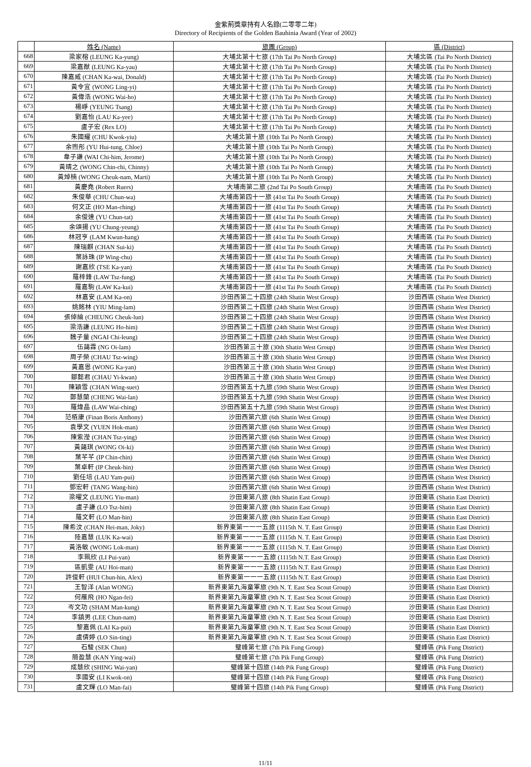金紫荊獎章持有人名錄(二零零二年)
Directory of Recipients of the Golden Bauhinia Award (Year of 2002)
| | 姓名 (Name) | 旅團 (Group) | 區 (District) |
| --- | --- | --- | --- |
| 668 | 梁家榕 (LEUNG Ka-yung) | 大埔北第十七旅 (17th Tai Po North Group) | 大埔北區 (Tai Po North District) |
| 669 | 梁嘉猷 (LEUNG Ka-yau) | 大埔北第十七旅 (17th Tai Po North Group) | 大埔北區 (Tai Po North District) |
| 670 | 陳嘉威 (CHAN Ka-wai, Donald) | 大埔北第十七旅 (17th Tai Po North Group) | 大埔北區 (Tai Po North District) |
| 671 | 黃令宜 (WONG Ling-yi) | 大埔北第十七旅 (17th Tai Po North Group) | 大埔北區 (Tai Po North District) |
| 672 | 黃偉浩 (WONG Wai-ho) | 大埔北第十七旅 (17th Tai Po North Group) | 大埔北區 (Tai Po North District) |
| 673 | 楊崢 (YEUNG Tsang) | 大埔北第十七旅 (17th Tai Po North Group) | 大埔北區 (Tai Po North District) |
| 674 | 劉嘉怡 (LAU Ka-yee) | 大埔北第十七旅 (17th Tai Po North Group) | 大埔北區 (Tai Po North District) |
| 675 | 盧子宏 (Rex LO) | 大埔北第十七旅 (17th Tai Po North Group) | 大埔北區 (Tai Po North District) |
| 676 | 朱國耀 (CHU Kwok-yiu) | 大埔北第十旅 (10th Tai Po North Group) | 大埔北區 (Tai Po North District) |
| 677 | 余煦彤 (YU Hui-tung, Chloe) | 大埔北第十旅 (10th Tai Po North Group) | 大埔北區 (Tai Po North District) |
| 678 | 韋子謙 (WAI Chi-him, Jerome) | 大埔北第十旅 (10th Tai Po North Group) | 大埔北區 (Tai Po North District) |
| 679 | 黃晴之 (WONG Chin-chi, Chinny) | 大埔北第十旅 (10th Tai Po North Group) | 大埔北區 (Tai Po North District) |
| 680 | 黃焯楠 (WONG Cheuk-nam, Marti) | 大埔北第十旅 (10th Tai Po North Group) | 大埔北區 (Tai Po North District) |
| 681 | 黃慶堯 (Robert Ruers) | 大埔南第二旅 (2nd Tai Po South Group) | 大埔南區 (Tai Po South District) |
| 682 | 朱俊華 (CHU Chun-wa) | 大埔南第四十一旅 (41st Tai Po South Group) | 大埔南區 (Tai Po South District) |
| 683 | 何文正 (HO Man-ching) | 大埔南第四十一旅 (41st Tai Po South Group) | 大埔南區 (Tai Po South District) |
| 684 | 余俊達 (YU Chun-tat) | 大埔南第四十一旅 (41st Tai Po South Group) | 大埔南區 (Tai Po South District) |
| 685 | 余頌揚 (YU Chung-yeung) | 大埔南第四十一旅 (41st Tai Po South Group) | 大埔南區 (Tai Po South District) |
| 686 | 林冠亨 (LAM Kwun-hang) | 大埔南第四十一旅 (41st Tai Po South Group) | 大埔南區 (Tai Po South District) |
| 687 | 陳瑞麒 (CHAN Sui-ki) | 大埔南第四十一旅 (41st Tai Po South Group) | 大埔南區 (Tai Po South District) |
| 688 | 葉詠珠 (IP Wing-chu) | 大埔南第四十一旅 (41st Tai Po South Group) | 大埔南區 (Tai Po South District) |
| 689 | 謝嘉欣 (TSE Ka-yan) | 大埔南第四十一旅 (41st Tai Po South Group) | 大埔南區 (Tai Po South District) |
| 690 | 羅梓鋒 (LAW Tsz-fung) | 大埔南第四十一旅 (41st Tai Po South Group) | 大埔南區 (Tai Po South District) |
| 691 | 羅嘉駒 (LAW Ka-kui) | 大埔南第四十一旅 (41st Tai Po South Group) | 大埔南區 (Tai Po South District) |
| 692 | 林嘉安 (LAM Ka-on) | 沙田西第二十四旅 (24th Shatin West Group) | 沙田西區 (Shatin West District) |
| 693 | 姚銘林 (YIU Ming-lam) | 沙田西第二十四旅 (24th Shatin West Group) | 沙田西區 (Shatin West District) |
| 694 | 張倬綸 (CHEUNG Cheuk-lun) | 沙田西第二十四旅 (24th Shatin West Group) | 沙田西區 (Shatin West District) |
| 695 | 梁浩謙 (LEUNG Ho-him) | 沙田西第二十四旅 (24th Shatin West Group) | 沙田西區 (Shatin West District) |
| 696 | 魏子量 (NGAI Chi-leung) | 沙田西第二十四旅 (24th Shatin West Group) | 沙田西區 (Shatin West District) |
| 697 | 伍藹霖 (NG Oi-lam) | 沙田西第三十旅 (30th Shatin West Group) | 沙田西區 (Shatin West District) |
| 698 | 周子榮 (CHAU Tsz-wing) | 沙田西第三十旅 (30th Shatin West Group) | 沙田西區 (Shatin West District) |
| 699 | 黃嘉恩 (WONG Ka-yan) | 沙田西第三十旅 (30th Shatin West Group) | 沙田西區 (Shatin West District) |
| 700 | 鄒懿君 (CHAU Yi-kwan) | 沙田西第三十旅 (30th Shatin West Group) | 沙田西區 (Shatin West District) |
| 701 | 陳穎雪 (CHAN Wing-suet) | 沙田西第五十九旅 (59th Shatin West Group) | 沙田西區 (Shatin West District) |
| 702 | 鄭慧蘭 (CHENG Wai-lan) | 沙田西第五十九旅 (59th Shatin West Group) | 沙田西區 (Shatin West District) |
| 703 | 羅煒晶 (LAW Wai-ching) | 沙田西第五十九旅 (59th Shatin West Group) | 沙田西區 (Shatin West District) |
| 704 | 范栢康 (Finan Boris Anthony) | 沙田西第六旅 (6th Shatin West Group) | 沙田西區 (Shatin West District) |
| 705 | 袁學文 (YUEN Hok-man) | 沙田西第六旅 (6th Shatin West Group) | 沙田西區 (Shatin West District) |
| 706 | 陳紫瀅 (CHAN Tsz-ying) | 沙田西第六旅 (6th Shatin West Group) | 沙田西區 (Shatin West District) |
| 707 | 黃藹琪 (WONG Oi-ki) | 沙田西第六旅 (6th Shatin West Group) | 沙田西區 (Shatin West District) |
| 708 | 葉芊芊 (IP Chin-chin) | 沙田西第六旅 (6th Shatin West Group) | 沙田西區 (Shatin West District) |
| 709 | 葉卓軒 (IP Cheuk-hin) | 沙田西第六旅 (6th Shatin West Group) | 沙田西區 (Shatin West District) |
| 710 | 劉任培 (LAU Yam-pui) | 沙田西第六旅 (6th Shatin West Group) | 沙田西區 (Shatin West District) |
| 711 | 鄧宏軒 (TANG Wang-hin) | 沙田西第六旅 (6th Shatin West Group) | 沙田西區 (Shatin West District) |
| 712 | 梁曜文 (LEUNG Yiu-man) | 沙田東第八旅 (8th Shatin East Group) | 沙田東區 (Shatin East District) |
| 713 | 盧子謙 (LO Tsz-him) | 沙田東第八旅 (8th Shatin East Group) | 沙田東區 (Shatin East District) |
| 714 | 羅文軒 (LO Man-hin) | 沙田東第八旅 (8th Shatin East Group) | 沙田東區 (Shatin East District) |
| 715 | 陳希汶 (CHAN Hei-man, Joky) | 新界東第一一一五旅 (1115th N. T. East Group) | 沙田東區 (Shatin East District) |
| 716 | 陸嘉慧 (LUK Ka-wai) | 新界東第一一一五旅 (1115th N. T. East Group) | 沙田東區 (Shatin East District) |
| 717 | 黃洛敏 (WONG Lok-man) | 新界東第一一一五旅 (1115th N. T. East Group) | 沙田東區 (Shatin East District) |
| 718 | 李珮欣 (LI Pui-yan) | 新界東第一一一五旅 (1115th N.T. East Group) | 沙田東區 (Shatin East District) |
| 719 | 區凱雯 (AU Hoi-man) | 新界東第一一一五旅 (1115th N.T. East Group) | 沙田東區 (Shatin East District) |
| 720 | 許俊軒 (HUI Chun-hin, Alex) | 新界東第一一一五旅 (1115th N.T. East Group) | 沙田東區 (Shatin East District) |
| 721 | 王智洋 (Alan WONG) | 新界東第九海童軍旅 (9th N. T. East Sea Scout Group) | 沙田東區 (Shatin East District) |
| 722 | 何雁飛 (HO Ngan-fei) | 新界東第九海童軍旅 (9th N. T. East Sea Scout Group) | 沙田東區 (Shatin East District) |
| 723 | 岑文功 (SHAM Man-kung) | 新界東第九海童軍旅 (9th N. T. East Sea Scout Group) | 沙田東區 (Shatin East District) |
| 724 | 李鎮男 (LEE Chun-nam) | 新界東第九海童軍旅 (9th N. T. East Sea Scout Group) | 沙田東區 (Shatin East District) |
| 725 | 黎嘉佩 (LAI Ka-pui) | 新界東第九海童軍旅 (9th N. T. East Sea Scout Group) | 沙田東區 (Shatin East District) |
| 726 | 盧倩婷 (LO Sin-ting) | 新界東第九海童軍旅 (9th N. T. East Sea Scout Group) | 沙田東區 (Shatin East District) |
| 727 | 石駿 (SEK Chun) | 璧峰第七旅 (7th Pik Fung Group) | 璧峰區 (Pik Fung District) |
| 728 | 簡盈慧 (KAN Ying-wai) | 璧峰第七旅 (7th Pik Fung Group) | 璧峰區 (Pik Fung District) |
| 729 | 成慧欣 (SHING Wai-yan) | 璧峰第十四旅 (14th Pik Fung Group) | 璧峰區 (Pik Fung District) |
| 730 | 李國安 (LI Kwok-on) | 璧峰第十四旅 (14th Pik Fung Group) | 璧峰區 (Pik Fung District) |
| 731 | 盧文輝 (LO Man-fai) | 璧峰第十四旅 (14th Pik Fung Group) | 璧峰區 (Pik Fung District) |
11/11